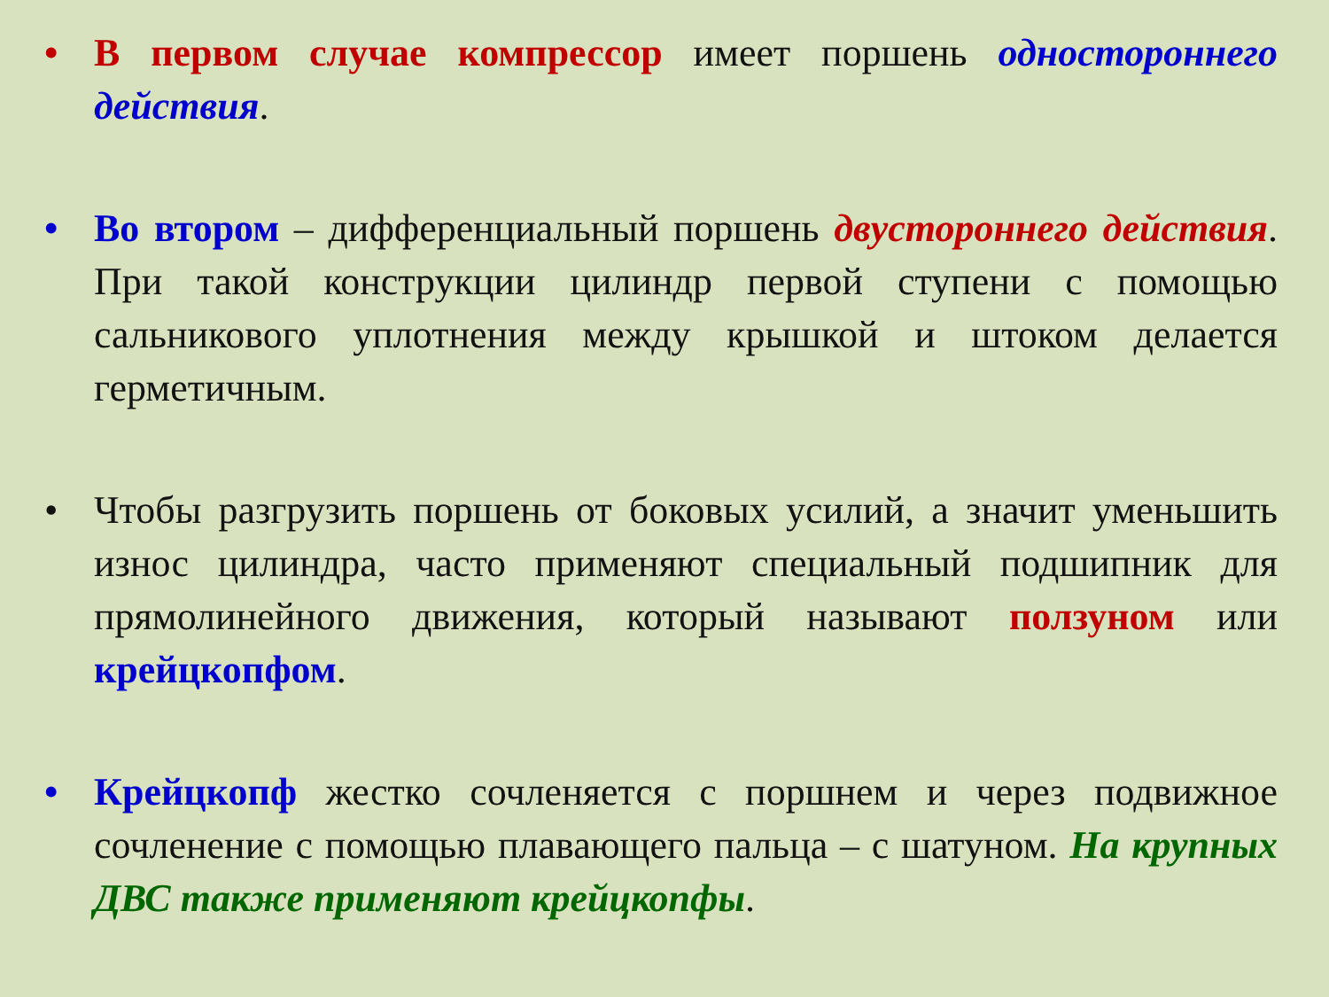• В первом случае компрессор имеет поршень одностороннего действия.
• Во втором – дифференциальный поршень двустороннего действия. При такой конструкции цилиндр первой ступени с помощью сальникового уплотнения между крышкой и штоком делается герметичным.
• Чтобы разгрузить поршень от боковых усилий, а значит уменьшить износ цилиндра, часто применяют специальный подшипник для прямолинейного движения, который называют ползуном или крейцкопфом.
• Крейцкопф жестко сочленяется с поршнем и через подвижное сочленение с помощью плавающего пальца – с шатуном. На крупных ДВС также применяют крейцкопфы.